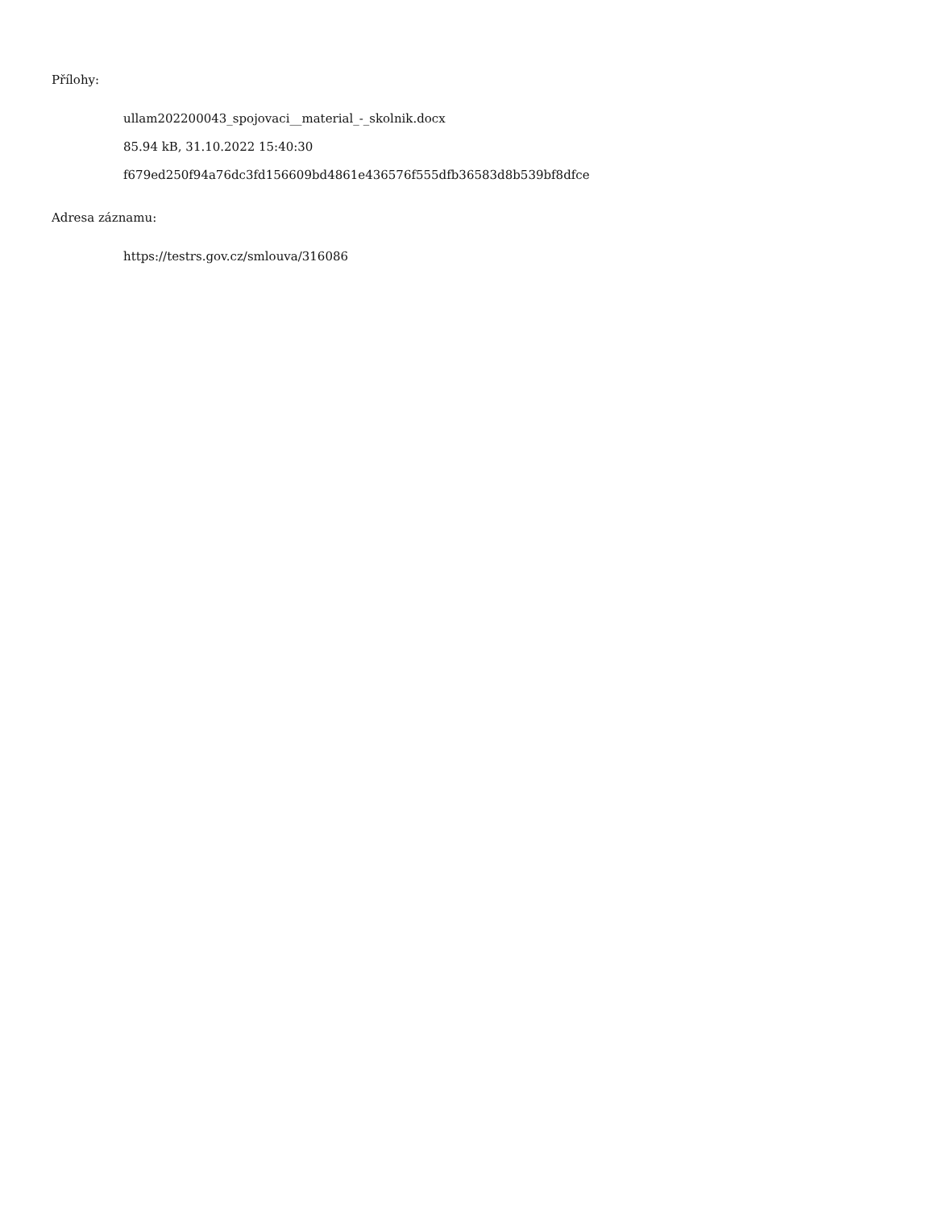Přílohy:
ullam202200043_spojovaci__material_-_skolnik.docx
85.94 kB, 31.10.2022 15:40:30
f679ed250f94a76dc3fd156609bd4861e436576f555dfb36583d8b539bf8dfce
Adresa záznamu:
https://testrs.gov.cz/smlouva/316086